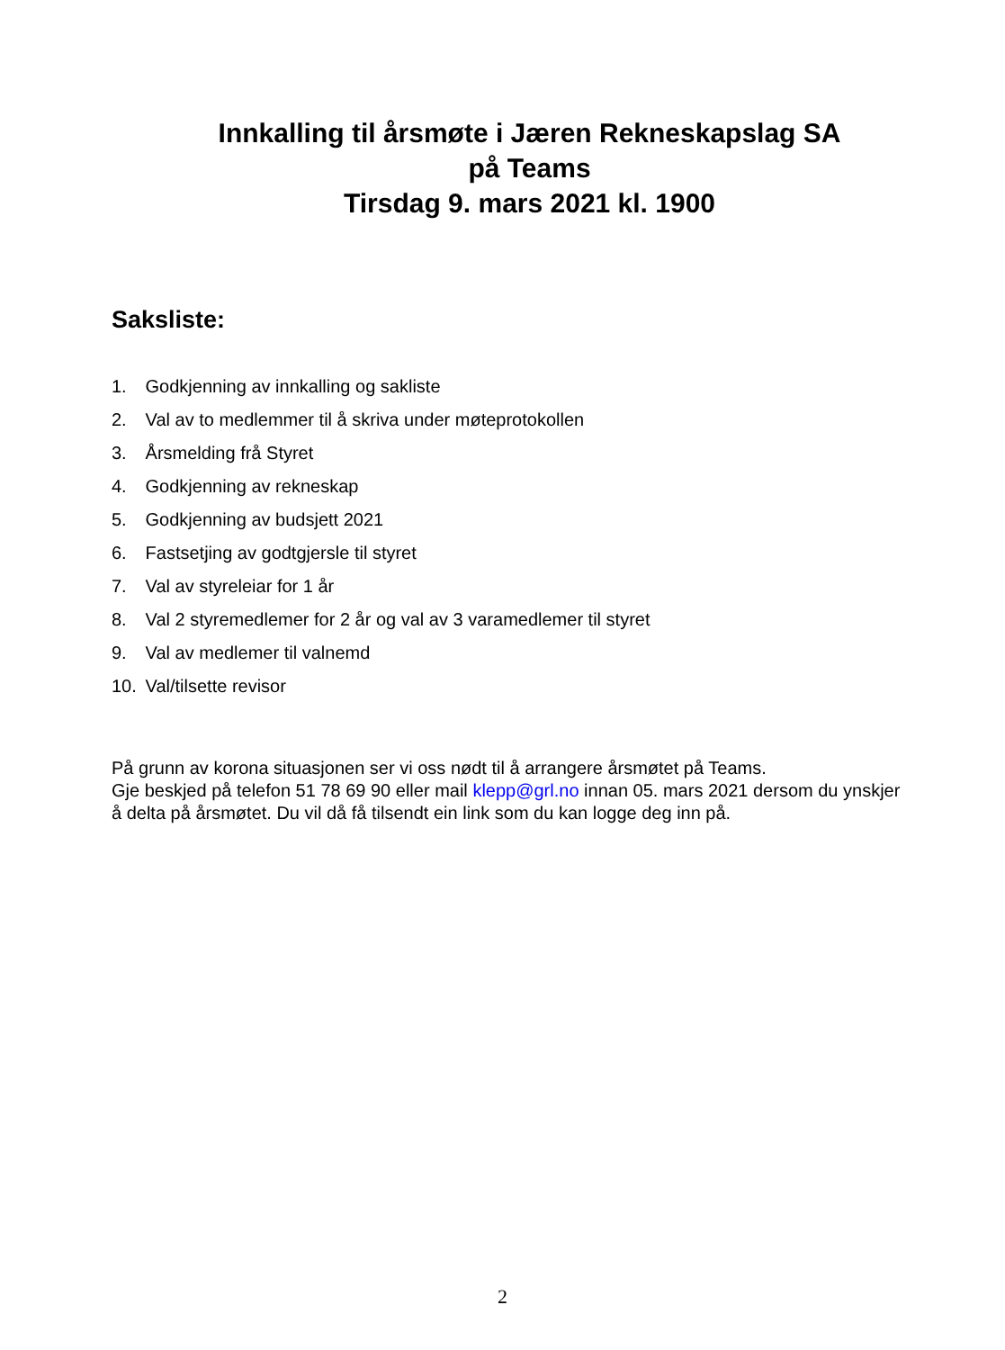Innkalling til årsmøte i Jæren Rekneskapslag SA
på Teams
Tirsdag 9. mars 2021 kl. 1900
Saksliste:
1. Godkjenning av innkalling og sakliste
2. Val av to medlemmer til å skriva under møteprotokollen
3. Årsmelding frå Styret
4. Godkjenning av rekneskap
5. Godkjenning av budsjett 2021
6. Fastsetjing av godtgjersle til styret
7. Val av styreleiar for 1 år
8. Val 2 styremedlemer for 2 år og val av 3 varamedlemer til styret
9. Val av medlemer til valnemd
10. Val/tilsette revisor
På grunn av korona situasjonen ser vi oss nødt til å arrangere årsmøtet på Teams.
Gje beskjed på telefon 51 78 69 90 eller mail klepp@grl.no innan 05. mars 2021 dersom du ynskjer å delta på årsmøtet. Du vil då få tilsendt ein link som du kan logge deg inn på.
2